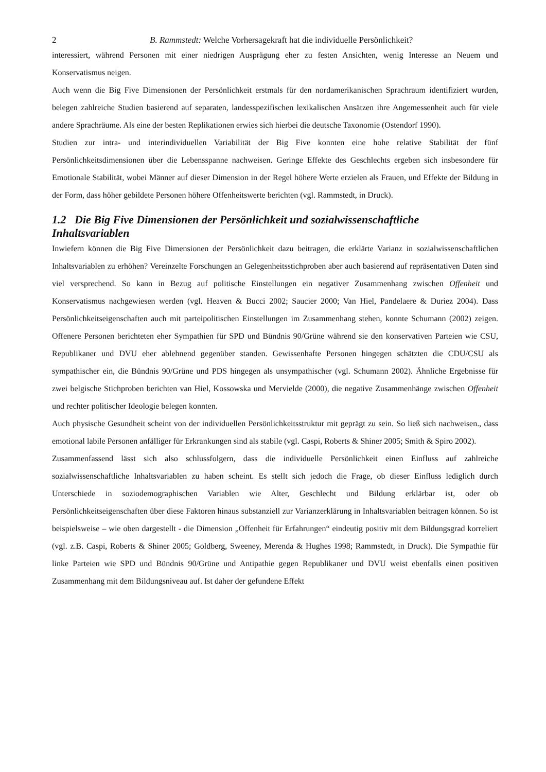2 B. Rammstedt: Welche Vorhersagekraft hat die individuelle Persönlichkeit?
interessiert, während Personen mit einer niedrigen Ausprägung eher zu festen Ansichten, wenig Interesse an Neuem und Konservatismus neigen.
Auch wenn die Big Five Dimensionen der Persönlichkeit erstmals für den nordamerikanischen Sprachraum identifiziert wurden, belegen zahlreiche Studien basierend auf separaten, landesspezifischen lexikalischen Ansätzen ihre Angemessenheit auch für viele andere Sprachräume. Als eine der besten Replikationen erwies sich hierbei die deutsche Taxonomie (Ostendorf 1990).
Studien zur intra- und interindividuellen Variabilität der Big Five konnten eine hohe relative Stabilität der fünf Persönlichkeitsdimensionen über die Lebensspanne nachweisen. Geringe Effekte des Geschlechts ergeben sich insbesondere für Emotionale Stabilität, wobei Männer auf dieser Dimension in der Regel höhere Werte erzielen als Frauen, und Effekte der Bildung in der Form, dass höher gebildete Personen höhere Offenheitswerte berichten (vgl. Rammstedt, in Druck).
1.2 Die Big Five Dimensionen der Persönlichkeit und sozialwissenschaftliche Inhaltsvariablen
Inwiefern können die Big Five Dimensionen der Persönlichkeit dazu beitragen, die erklärte Varianz in sozialwissenschaftlichen Inhaltsvariablen zu erhöhen? Vereinzelte Forschungen an Gelegenheitsstichproben aber auch basierend auf repräsentativen Daten sind viel versprechend. So kann in Bezug auf politische Einstellungen ein negativer Zusammenhang zwischen Offenheit und Konservatismus nachgewiesen werden (vgl. Heaven & Bucci 2002; Saucier 2000; Van Hiel, Pandelaere & Duriez 2004). Dass Persönlichkeitseigenschaften auch mit parteipolitischen Einstellungen im Zusammenhang stehen, konnte Schumann (2002) zeigen. Offenere Personen berichteten eher Sympathien für SPD und Bündnis 90/Grüne während sie den konservativen Parteien wie CSU, Republikaner und DVU eher ablehnend gegenüber standen. Gewissenhafte Personen hingegen schätzten die CDU/CSU als sympathischer ein, die Bündnis 90/Grüne und PDS hingegen als unsympathischer (vgl. Schumann 2002). Ähnliche Ergebnisse für zwei belgische Stichproben berichten van Hiel, Kossowska und Mervielde (2000), die negative Zusammenhänge zwischen Offenheit und rechter politischer Ideologie belegen konnten.
Auch physische Gesundheit scheint von der individuellen Persönlichkeitsstruktur mit geprägt zu sein. So ließ sich nachweisen., dass emotional labile Personen anfälliger für Erkrankungen sind als stabile (vgl. Caspi, Roberts & Shiner 2005; Smith & Spiro 2002).
Zusammenfassend lässt sich also schlussfolgern, dass die individuelle Persönlichkeit einen Einfluss auf zahlreiche sozialwissenschaftliche Inhaltsvariablen zu haben scheint. Es stellt sich jedoch die Frage, ob dieser Einfluss lediglich durch Unterschiede in soziodemographischen Variablen wie Alter, Geschlecht und Bildung erklärbar ist, oder ob Persönlichkeitseigenschaften über diese Faktoren hinaus substanziell zur Varianzerklärung in Inhaltsvariablen beitragen können. So ist beispielsweise – wie oben dargestellt - die Dimension „Offenheit für Erfahrungen“ eindeutig positiv mit dem Bildungsgrad korreliert (vgl. z.B. Caspi, Roberts & Shiner 2005; Goldberg, Sweeney, Merenda & Hughes 1998; Rammstedt, in Druck). Die Sympathie für linke Parteien wie SPD und Bündnis 90/Grüne und Antipathie gegen Republikaner und DVU weist ebenfalls einen positiven Zusammenhang mit dem Bildungsniveau auf. Ist daher der gefundene Effekt